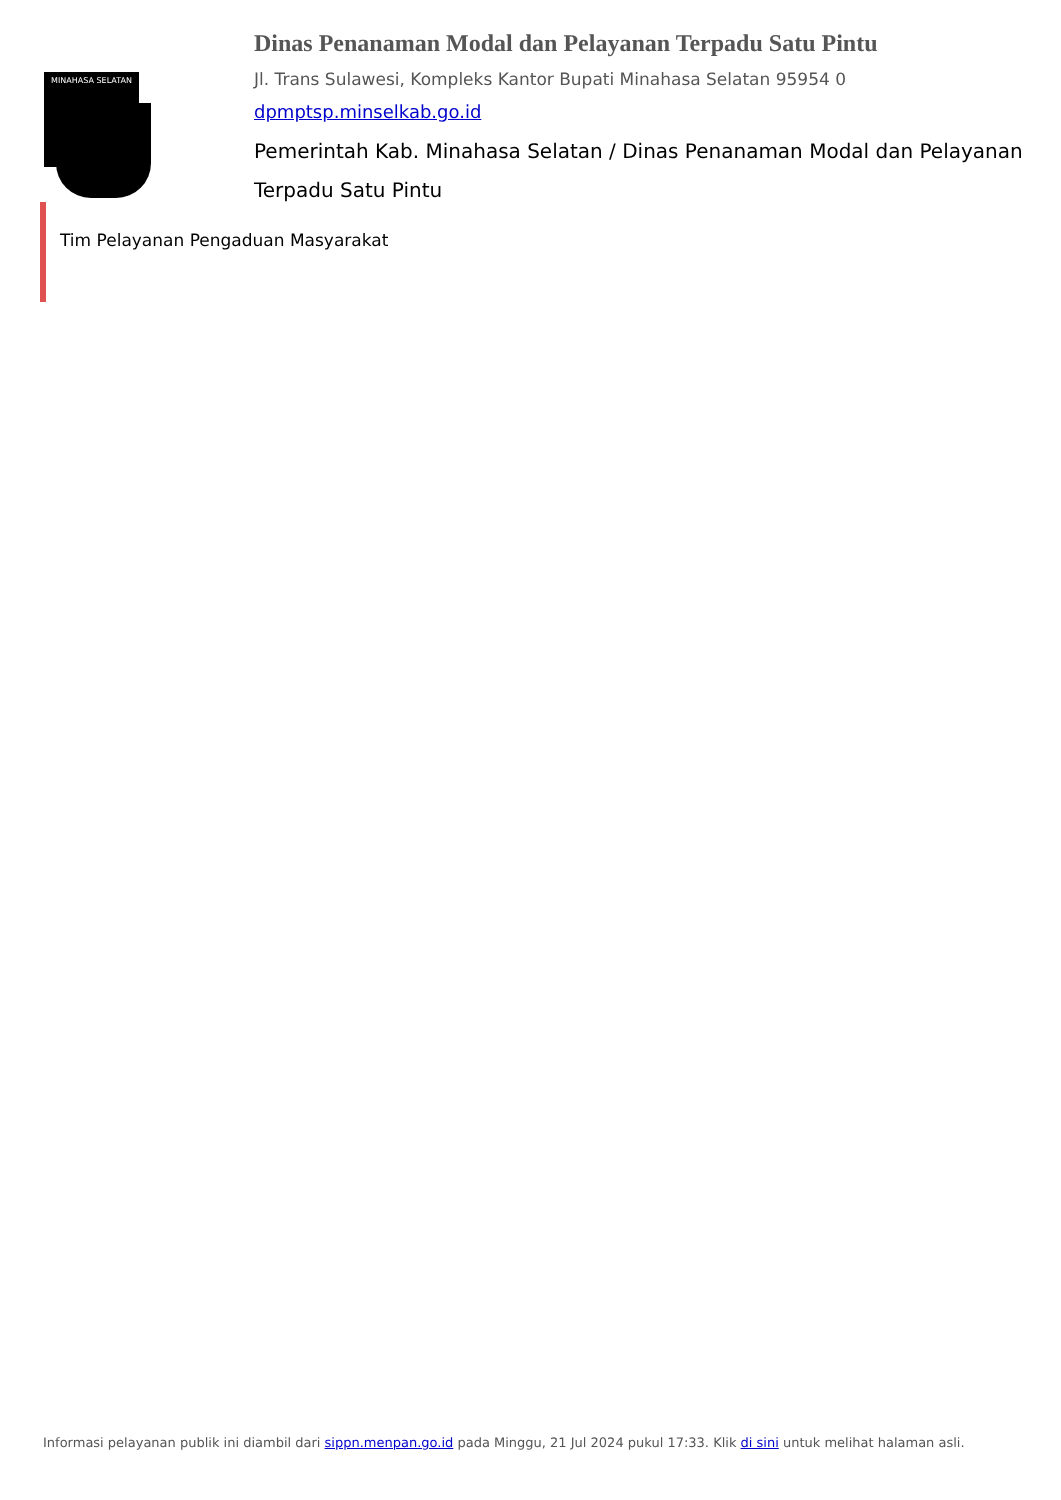MINAHASA SELATAN
Dinas Penanaman Modal dan Pelayanan Terpadu Satu Pintu
Jl. Trans Sulawesi, Kompleks Kantor Bupati Minahasa Selatan 95954 0
dpmptsp.minselkab.go.id
Pemerintah Kab. Minahasa Selatan / Dinas Penanaman Modal dan Pelayanan Terpadu Satu Pintu
Tim Pelayanan Pengaduan Masyarakat
Informasi pelayanan publik ini diambil dari sippn.menpan.go.id pada Minggu, 21 Jul 2024 pukul 17:33. Klik di sini untuk melihat halaman asli.